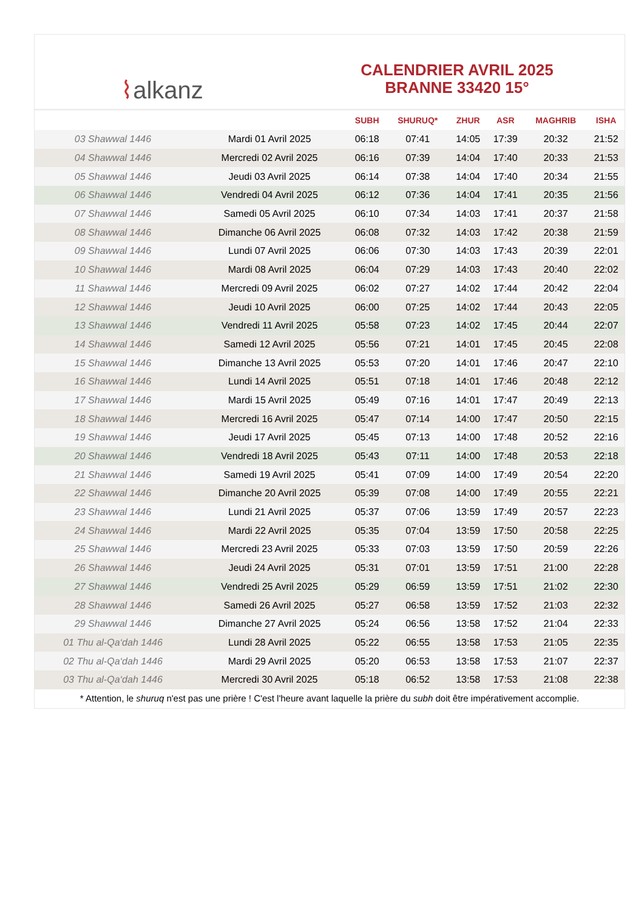⌇ alkanz
CALENDRIER AVRIL 2025
BRANNE 33420 15°
| | | SUBH | SHURUQ* | ZHUR | ASR | MAGHRIB | ISHA |
| --- | --- | --- | --- | --- | --- | --- | --- |
| 03 Shawwal 1446 | Mardi 01 Avril 2025 | 06:18 | 07:41 | 14:05 | 17:39 | 20:32 | 21:52 |
| 04 Shawwal 1446 | Mercredi 02 Avril 2025 | 06:16 | 07:39 | 14:04 | 17:40 | 20:33 | 21:53 |
| 05 Shawwal 1446 | Jeudi 03 Avril 2025 | 06:14 | 07:38 | 14:04 | 17:40 | 20:34 | 21:55 |
| 06 Shawwal 1446 | Vendredi 04 Avril 2025 | 06:12 | 07:36 | 14:04 | 17:41 | 20:35 | 21:56 |
| 07 Shawwal 1446 | Samedi 05 Avril 2025 | 06:10 | 07:34 | 14:03 | 17:41 | 20:37 | 21:58 |
| 08 Shawwal 1446 | Dimanche 06 Avril 2025 | 06:08 | 07:32 | 14:03 | 17:42 | 20:38 | 21:59 |
| 09 Shawwal 1446 | Lundi 07 Avril 2025 | 06:06 | 07:30 | 14:03 | 17:43 | 20:39 | 22:01 |
| 10 Shawwal 1446 | Mardi 08 Avril 2025 | 06:04 | 07:29 | 14:03 | 17:43 | 20:40 | 22:02 |
| 11 Shawwal 1446 | Mercredi 09 Avril 2025 | 06:02 | 07:27 | 14:02 | 17:44 | 20:42 | 22:04 |
| 12 Shawwal 1446 | Jeudi 10 Avril 2025 | 06:00 | 07:25 | 14:02 | 17:44 | 20:43 | 22:05 |
| 13 Shawwal 1446 | Vendredi 11 Avril 2025 | 05:58 | 07:23 | 14:02 | 17:45 | 20:44 | 22:07 |
| 14 Shawwal 1446 | Samedi 12 Avril 2025 | 05:56 | 07:21 | 14:01 | 17:45 | 20:45 | 22:08 |
| 15 Shawwal 1446 | Dimanche 13 Avril 2025 | 05:53 | 07:20 | 14:01 | 17:46 | 20:47 | 22:10 |
| 16 Shawwal 1446 | Lundi 14 Avril 2025 | 05:51 | 07:18 | 14:01 | 17:46 | 20:48 | 22:12 |
| 17 Shawwal 1446 | Mardi 15 Avril 2025 | 05:49 | 07:16 | 14:01 | 17:47 | 20:49 | 22:13 |
| 18 Shawwal 1446 | Mercredi 16 Avril 2025 | 05:47 | 07:14 | 14:00 | 17:47 | 20:50 | 22:15 |
| 19 Shawwal 1446 | Jeudi 17 Avril 2025 | 05:45 | 07:13 | 14:00 | 17:48 | 20:52 | 22:16 |
| 20 Shawwal 1446 | Vendredi 18 Avril 2025 | 05:43 | 07:11 | 14:00 | 17:48 | 20:53 | 22:18 |
| 21 Shawwal 1446 | Samedi 19 Avril 2025 | 05:41 | 07:09 | 14:00 | 17:49 | 20:54 | 22:20 |
| 22 Shawwal 1446 | Dimanche 20 Avril 2025 | 05:39 | 07:08 | 14:00 | 17:49 | 20:55 | 22:21 |
| 23 Shawwal 1446 | Lundi 21 Avril 2025 | 05:37 | 07:06 | 13:59 | 17:49 | 20:57 | 22:23 |
| 24 Shawwal 1446 | Mardi 22 Avril 2025 | 05:35 | 07:04 | 13:59 | 17:50 | 20:58 | 22:25 |
| 25 Shawwal 1446 | Mercredi 23 Avril 2025 | 05:33 | 07:03 | 13:59 | 17:50 | 20:59 | 22:26 |
| 26 Shawwal 1446 | Jeudi 24 Avril 2025 | 05:31 | 07:01 | 13:59 | 17:51 | 21:00 | 22:28 |
| 27 Shawwal 1446 | Vendredi 25 Avril 2025 | 05:29 | 06:59 | 13:59 | 17:51 | 21:02 | 22:30 |
| 28 Shawwal 1446 | Samedi 26 Avril 2025 | 05:27 | 06:58 | 13:59 | 17:52 | 21:03 | 22:32 |
| 29 Shawwal 1446 | Dimanche 27 Avril 2025 | 05:24 | 06:56 | 13:58 | 17:52 | 21:04 | 22:33 |
| 01 Thu al-Qa‘dah 1446 | Lundi 28 Avril 2025 | 05:22 | 06:55 | 13:58 | 17:53 | 21:05 | 22:35 |
| 02 Thu al-Qa‘dah 1446 | Mardi 29 Avril 2025 | 05:20 | 06:53 | 13:58 | 17:53 | 21:07 | 22:37 |
| 03 Thu al-Qa‘dah 1446 | Mercredi 30 Avril 2025 | 05:18 | 06:52 | 13:58 | 17:53 | 21:08 | 22:38 |
* Attention, le shuruq n'est pas une prière ! C'est l'heure avant laquelle la prière du subh doit être impérativement accomplie.